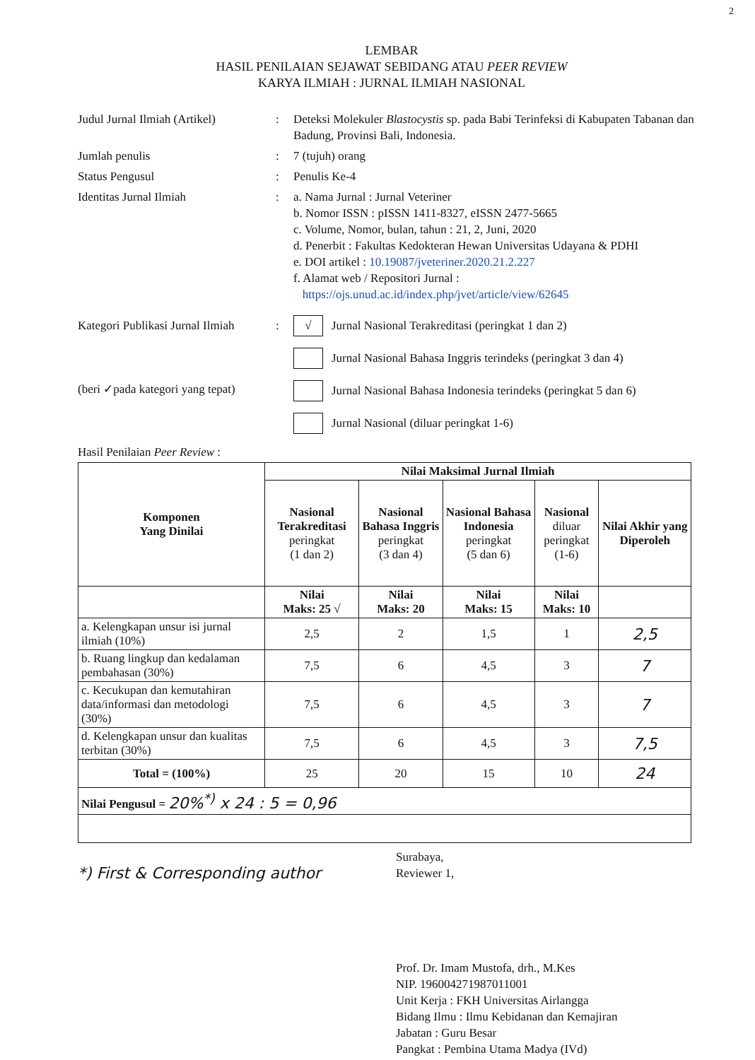2
LEMBAR
HASIL PENILAIAN SEJAWAT SEBIDANG ATAU PEER REVIEW
KARYA ILMIAH : JURNAL ILMIAH NASIONAL
Judul Jurnal Ilmiah (Artikel)
: Deteksi Molekuler Blastocystis sp. pada Babi Terinfeksi di Kabupaten Tabanan dan Badung, Provinsi Bali, Indonesia.
Jumlah penulis : 7 (tujuh) orang
Status Pengusul : Penulis Ke-4
Identitas Jurnal Ilmiah : a. Nama Jurnal : Jurnal Veteriner
b. Nomor ISSN : pISSN 1411-8327, eISSN 2477-5665
c. Volume, Nomor, bulan, tahun : 21, 2, Juni, 2020
d. Penerbit : Fakultas Kedokteran Hewan Universitas Udayana & PDHI
e. DOI artikel : 10.19087/jveteriner.2020.21.2.227
f. Alamat web / Repositori Jurnal :
https://ojs.unud.ac.id/index.php/jvet/article/view/62645
Kategori Publikasi Jurnal Ilmiah
(beri ✓pada kategori yang tepat)
:
√ Jurnal Nasional Terakreditasi (peringkat 1 dan 2)
Jurnal Nasional Bahasa Inggris terindeks (peringkat 3 dan 4)
Jurnal Nasional Bahasa Indonesia terindeks (peringkat 5 dan 6)
Jurnal Nasional (diluar peringkat 1-6)
Hasil Penilaian Peer Review :
| Komponen Yang Dinilai | Nilai Maksimal Jurnal Ilmiah | | | | |
| --- | --- | --- | --- | --- | --- |
| | Nasional Terakreditasi peringkat (1 dan 2) | Nasional Bahasa Inggris peringkat (3 dan 4) | Nasional Bahasa Indonesia peringkat (5 dan 6) | Nasional diluar peringkat (1-6) | Nilai Akhir yang Diperoleh |
| | Nilai Maks: 25 √ | Nilai Maks: 20 | Nilai Maks: 15 | Nilai Maks: 10 | |
| a. Kelengkapan unsur isi jurnal ilmiah (10%) | 2,5 | 2 | 1,5 | 1 | 2,5 |
| b. Ruang lingkup dan kedalaman pembahasan (30%) | 7,5 | 6 | 4,5 | 3 | 7 |
| c. Kecukupan dan kemutahiran data/informasi dan metodologi (30%) | 7,5 | 6 | 4,5 | 3 | 7 |
| d. Kelengkapan unsur dan kualitas terbitan (30%) | 7,5 | 6 | 4,5 | 3 | 7,5 |
| Total = (100%) | 25 | 20 | 15 | 10 | 24 |
| Nilai Pengusul = 20%<sup>*)</sup> x 24 : 5 = 0,96 | | | | | |
*) First & Corresponding author
Surabaya,
Reviewer 1,
Prof. Dr. Imam Mustofa, drh., M.Kes
NIP. 196004271987011001
Unit Kerja : FKH Universitas Airlangga
Bidang Ilmu : Ilmu Kebidanan dan Kemajiran
Jabatan : Guru Besar
Pangkat : Pembina Utama Madya (IVd)